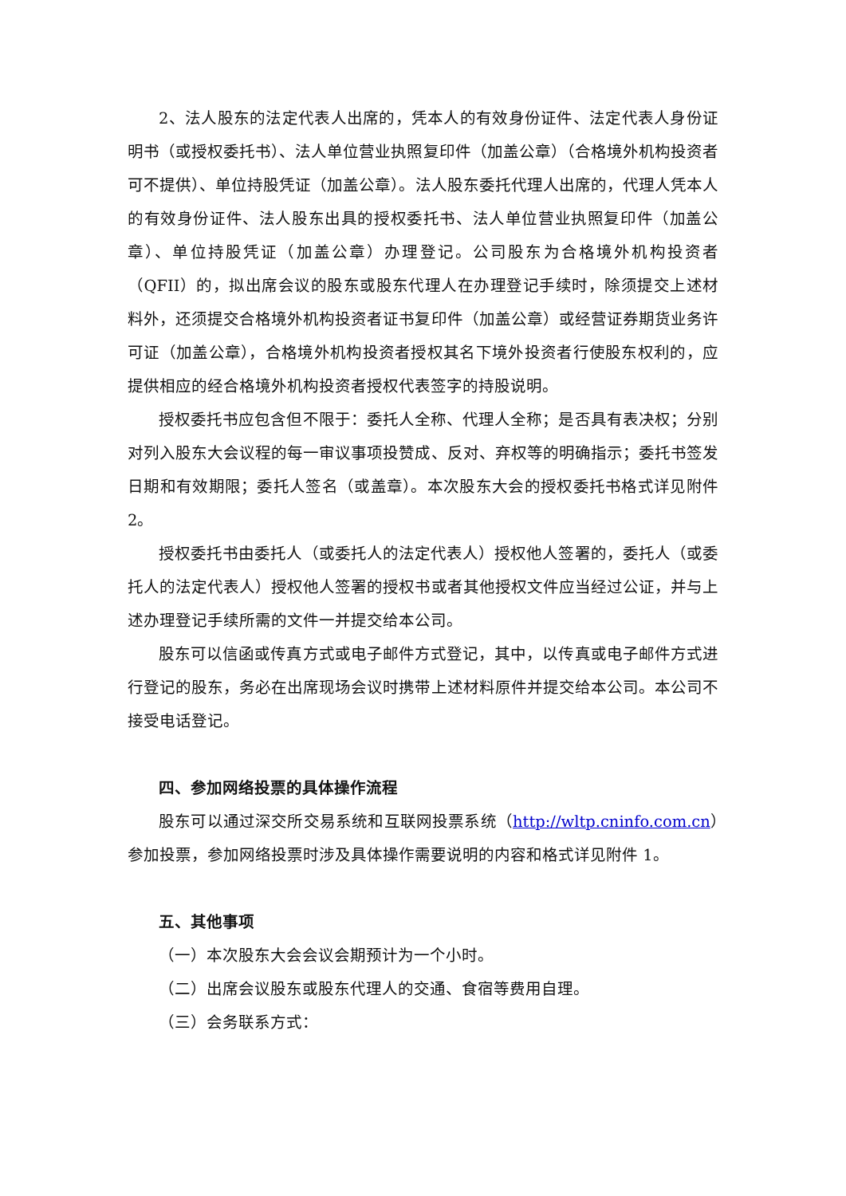2、法人股东的法定代表人出席的，凭本人的有效身份证件、法定代表人身份证明书（或授权委托书）、法人单位营业执照复印件（加盖公章）（合格境外机构投资者可不提供）、单位持股凭证（加盖公章）。法人股东委托代理人出席的，代理人凭本人的有效身份证件、法人股东出具的授权委托书、法人单位营业执照复印件（加盖公章）、单位持股凭证（加盖公章）办理登记。公司股东为合格境外机构投资者（QFII）的，拟出席会议的股东或股东代理人在办理登记手续时，除须提交上述材料外，还须提交合格境外机构投资者证书复印件（加盖公章）或经营证券期货业务许可证（加盖公章），合格境外机构投资者授权其名下境外投资者行使股东权利的，应提供相应的经合格境外机构投资者授权代表签字的持股说明。
授权委托书应包含但不限于：委托人全称、代理人全称；是否具有表决权；分别对列入股东大会议程的每一审议事项投赞成、反对、弃权等的明确指示；委托书签发日期和有效期限；委托人签名（或盖章）。本次股东大会的授权委托书格式详见附件 2。
授权委托书由委托人（或委托人的法定代表人）授权他人签署的，委托人（或委托人的法定代表人）授权他人签署的授权书或者其他授权文件应当经过公证，并与上述办理登记手续所需的文件一并提交给本公司。
股东可以信函或传真方式或电子邮件方式登记，其中，以传真或电子邮件方式进行登记的股东，务必在出席现场会议时携带上述材料原件并提交给本公司。本公司不接受电话登记。
四、参加网络投票的具体操作流程
股东可以通过深交所交易系统和互联网投票系统（http://wltp.cninfo.com.cn）参加投票，参加网络投票时涉及具体操作需要说明的内容和格式详见附件 1。
五、其他事项
（一）本次股东大会会议会期预计为一个小时。
（二）出席会议股东或股东代理人的交通、食宿等费用自理。
（三）会务联系方式：